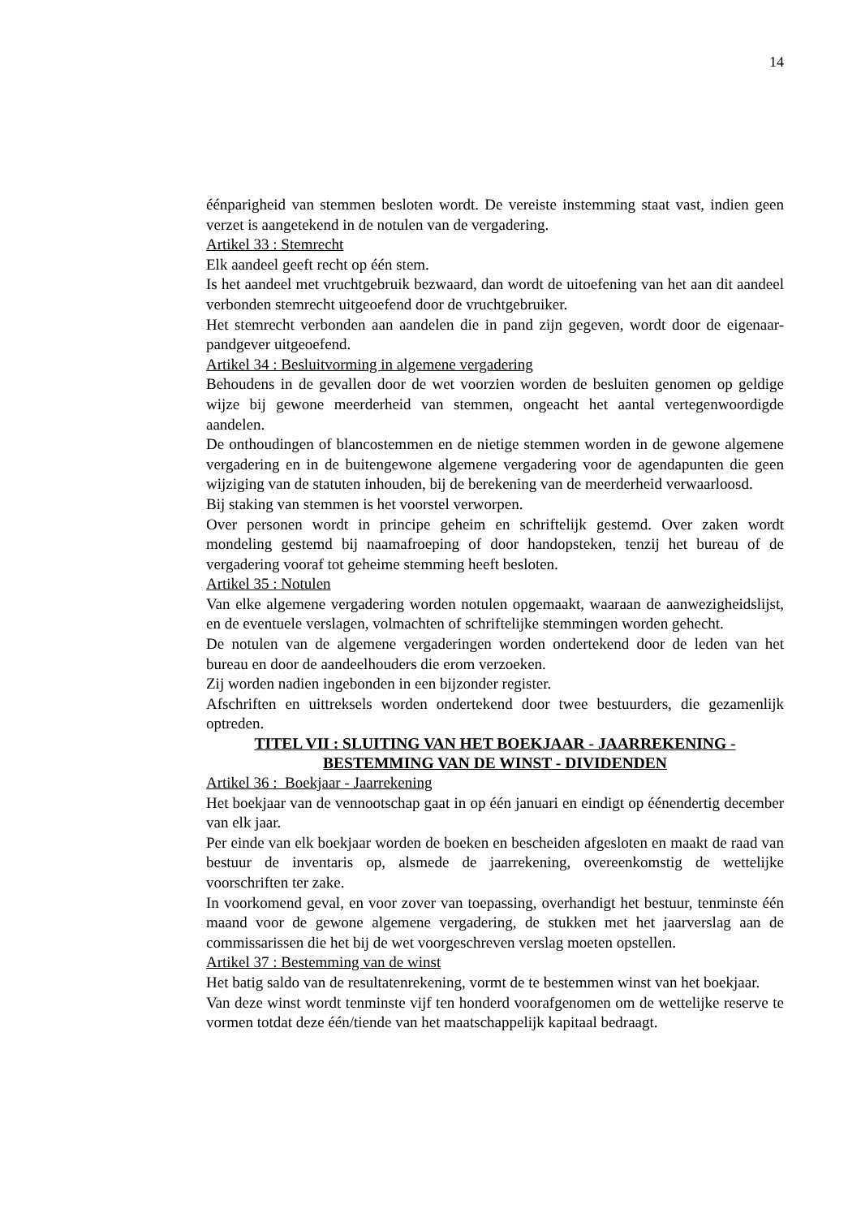14
éénparigheid van stemmen besloten wordt. De vereiste instemming staat vast, indien geen verzet is aangetekend in de notulen van de vergadering.
Artikel 33 : Stemrecht
Elk aandeel geeft recht op één stem.
Is het aandeel met vruchtgebruik bezwaard, dan wordt de uitoefening van het aan dit aandeel verbonden stemrecht uitgeoefend door de vruchtgebruiker.
Het stemrecht verbonden aan aandelen die in pand zijn gegeven, wordt door de eigenaar-pandgever uitgeoefend.
Artikel 34 : Besluitvorming in algemene vergadering
Behoudens in de gevallen door de wet voorzien worden de besluiten genomen op geldige wijze bij gewone meerderheid van stemmen, ongeacht het aantal vertegenwoordigde aandelen.
De onthoudingen of blancostemmen en de nietige stemmen worden in de gewone algemene vergadering en in de buitengewone algemene vergadering voor de agendapunten die geen wijziging van de statuten inhouden, bij de berekening van de meerderheid verwaarloosd.
Bij staking van stemmen is het voorstel verworpen.
Over personen wordt in principe geheim en schriftelijk gestemd. Over zaken wordt mondeling gestemd bij naamafroeping of door handopsteken, tenzij het bureau of de vergadering vooraf tot geheime stemming heeft besloten.
Artikel 35 : Notulen
Van elke algemene vergadering worden notulen opgemaakt, waaraan de aanwezigheidslijst, en de eventuele verslagen, volmachten of schriftelijke stemmingen worden gehecht.
De notulen van de algemene vergaderingen worden ondertekend door de leden van het bureau en door de aandeelhouders die erom verzoeken.
Zij worden nadien ingebonden in een bijzonder register.
Afschriften en uittreksels worden ondertekend door twee bestuurders, die gezamenlijk optreden.
TITEL VII : SLUITING VAN HET BOEKJAAR - JAARREKENING -
BESTEMMING VAN DE WINST - DIVIDENDEN
Artikel 36 : Boekjaar - Jaarrekening
Het boekjaar van de vennootschap gaat in op één januari en eindigt op éénendertig december van elk jaar.
Per einde van elk boekjaar worden de boeken en bescheiden afgesloten en maakt de raad van bestuur de inventaris op, alsmede de jaarrekening, overeenkomstig de wettelijke voorschriften ter zake.
In voorkomend geval, en voor zover van toepassing, overhandigt het bestuur, tenminste één maand voor de gewone algemene vergadering, de stukken met het jaarverslag aan de commissarissen die het bij de wet voorgeschreven verslag moeten opstellen.
Artikel 37 : Bestemming van de winst
Het batig saldo van de resultatenrekening, vormt de te bestemmen winst van het boekjaar.
Van deze winst wordt tenminste vijf ten honderd voorafgenomen om de wettelijke reserve te vormen totdat deze één/tiende van het maatschappelijk kapitaal bedraagt.